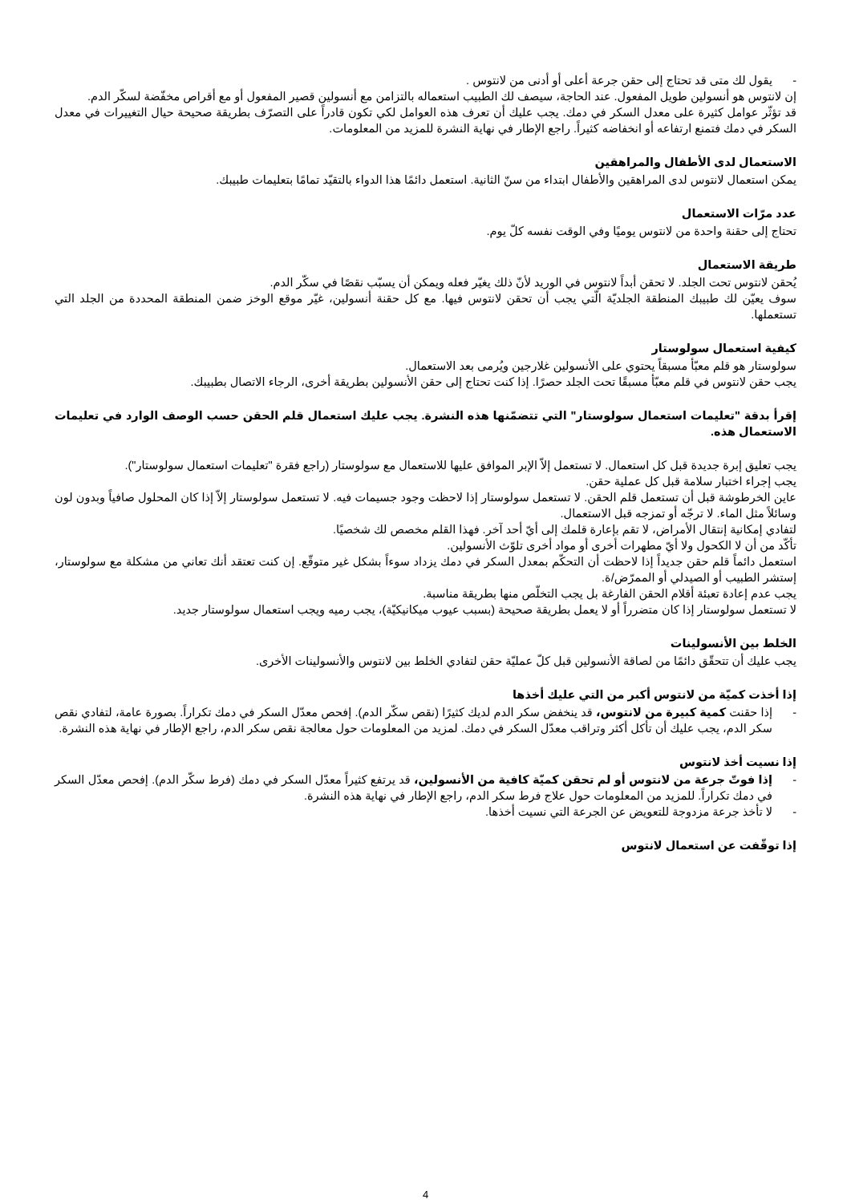- يقول لك متى قد تحتاج إلى حقن جرعة أعلى أو أدنى من لانتوس .
إن لانتوس هو أنسولين طويل المفعول. عند الحاجة، سيصف لك الطبيب استعماله بالتزامن مع أنسولين قصير المفعول أو مع أقراص مخفّضة لسكّر الدم.
قد تؤثّر عوامل كثيرة على معدل السكر في دمك. يجب عليك أن تعرف هذه العوامل لكي تكون قادراً على التصرّف بطريقة صحيحة حيال التغييرات في معدل السكر في دمك فتمنع ارتفاعه أو انخفاضه كثيراً. راجع الإطار في نهاية النشرة للمزيد من المعلومات.
الاستعمال لدى الأطفال والمراهقين
يمكن استعمال لانتوس لدى المراهقين والأطفال ابتداء من سنّ الثانية. استعمل دائمًا هذا الدواء بالتقيّد تمامًا بتعليمات طبيبك.
عدد مرّات الاستعمال
تحتاج إلى حقنة واحدة من لانتوس يوميًا وفي الوقت نفسه كلّ يوم.
طريقة الاستعمال
يُحقن لانتوس تحت الجلد. لا تحقن أبداً لانتوس في الوريد لأنّ ذلك يغيّر فعله ويمكن أن يسبّب نقصًا في سكّر الدم.
سوف يعيّن لك طبيبك المنطقة الجلديّة الّتي يجب أن تحقن لانتوس فيها. مع كل حقنة أنسولين، غيّر موقع الوخز ضمن المنطقة المحددة من الجلد التي تستعملها.
كيفية استعمال سولوستار
سولوستار هو قلم معبّأ مسبقاً يحتوي على الأنسولين غلارجين ويُرمى بعد الاستعمال.
يجب حقن لانتوس في قلم معبّأ مسبقًا تحت الجلد حصرًا. إذا كنت تحتاج إلى حقن الأنسولين بطريقة أخرى، الرجاء الاتصال بطبيبك.
إقرأ بدقة "تعليمات استعمال سولوستار" التي تتضمّنها هذه النشرة. يجب عليك استعمال قلم الحقن حسب الوصف الوارد في تعليمات الاستعمال هذه.
يجب تعليق إبرة جديدة قبل كل استعمال. لا تستعمل إلاّ الإبر الموافق عليها للاستعمال مع سولوستار (راجع فقرة "تعليمات استعمال سولوستار").
يجب إجراء اختبار سلامة قبل كل عملية حقن.
عاين الخرطوشة قبل أن تستعمل قلم الحقن. لا تستعمل سولوستار إذا لاحظت وجود جسيمات فيه. لا تستعمل سولوستار إلاّ إذا كان المحلول صافياً وبدون لون وسائلاً مثل الماء. لا ترجّه أو تمزجه قبل الاستعمال.
لتفادي إمكانية إنتقال الأمراض، لا تقم بإعارة قلمك إلى أيّ أحد آخر. فهذا القلم مخصص لك شخصيًا.
تأكّد من أن لا الكحول ولا أيّ مطهرات أخرى أو مواد أخرى تلوّث الأنسولين.
استعمل دائماً قلم حقن جديداً إذا لاحظت أن التحكّم بمعدل السكر في دمك يزداد سوءاً بشكل غير متوقّع. إن كنت تعتقد أنك تعاني من مشكلة مع سولوستار، إستشر الطبيب أو الصيدلي أو الممرّض/ة.
يجب عدم إعادة تعبئة أقلام الحقن الفارغة بل يجب التخلّص منها بطريقة مناسبة.
لا تستعمل سولوستار إذا كان متضرراً أو لا يعمل بطريقة صحيحة (بسبب عيوب ميكانيكيّة)، يجب رميه ويجب استعمال سولوستار جديد.
الخلط بين الأنسولينات
يجب عليك أن تتحقّق دائمًا من لصاقة الأنسولين قبل كلّ عمليّة حقن لتفادي الخلط بين لانتوس والأنسولينات الأخرى.
إذا أخذت كميّة من لانتوس أكبر من التي عليك أخذها
- إذا حقنت كمية كبيرة من لانتوس، قد ينخفض سكر الدم لديك كثيرًا (نقص سكّر الدم). إفحص معدّل السكر في دمك تكراراً. بصورة عامة، لتفادي نقص سكر الدم، يجب عليك أن تأكل أكثر وتراقب معدّل السكر في دمك. لمزيد من المعلومات حول معالجة نقص سكر الدم، راجع الإطار في نهاية هذه النشرة.
إذا نسيت أخذ لانتوس
- إذا فوتّ جرعة من لانتوس أو لم تحقن كميّة كافية من الأنسولين، قد يرتفع كثيراً معدّل السكر في دمك (فرط سكّر الدم). إفحص معدّل السكر في دمك تكراراً. للمزيد من المعلومات حول علاج فرط سكر الدم، راجع الإطار في نهاية هذه النشرة.
- لا تأخذ جرعة مزدوجة للتعويض عن الجرعة التي نسيت أخذها.
إذا توقّفت عن استعمال لانتوس
4